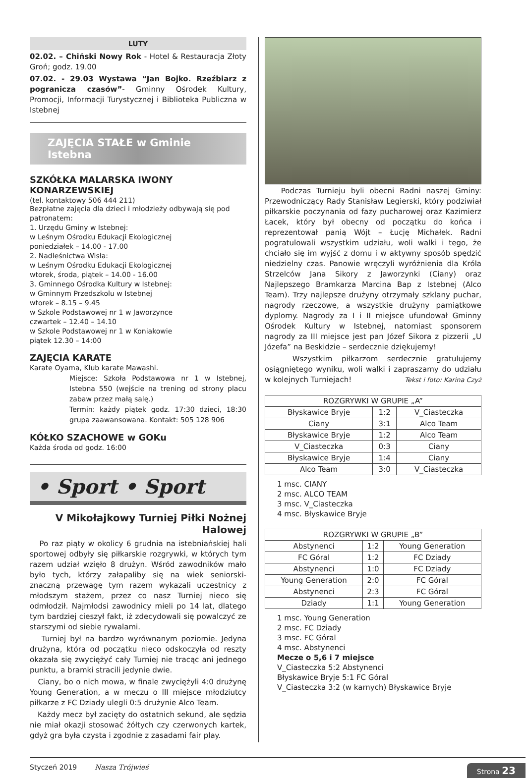LUTY
02.02. – Chiński Nowy Rok - Hotel & Restauracja Złoty Groń; godz. 19.00
07.02. - 29.03 Wystawa “Jan Bojko. Rzeźbiarz z pogranicza czasów”- Gminny Ośrodek Kultury, Promocji, Informacji Turystycznej i Biblioteka Publiczna w Istebnej
ZAJĘCIA STAŁE w Gminie Istebna
SZKÓŁKA MALARSKA IWONY KONARZEWSKIEJ
(tel. kontaktowy 506 444 211)
Bezpłatne zajęcia dla dzieci i młodzieży odbywają się pod patronatem:
1. Urzędu Gminy w Istebnej:
w Leśnym Ośrodku Edukacji Ekologicznej
poniedziałek – 14.00 - 17.00
2. Nadleśnictwa Wisła:
w Leśnym Ośrodku Edukacji Ekologicznej
wtorek, środa, piątek – 14.00 - 16.00
3. Gminnego Ośrodka Kultury w Istebnej:
w Gminnym Przedszkolu w Istebnej
wtorek – 8.15 – 9.45
w Szkole Podstawowej nr 1 w Jaworzynce
czwartek – 12.40 – 14.10
w Szkole Podstawowej nr 1 w Koniakowie
piątek 12.30 – 14:00
ZAJĘCIA KARATE
Karate Oyama, Klub karate Mawashi.
Miejsce: Szkoła Podstawowa nr 1 w Istebnej, Istebna 550 (wejście na trening od strony placu zabaw przez małą salę.)
Termin: każdy piątek godz. 17:30 dzieci, 18:30 grupa zaawansowana. Kontakt: 505 128 906
KÓŁKO SZACHOWE w GOKu
Każda środa od godz. 16:00
• Sport • Sport
V Mikołajkowy Turniej Piłki Nożnej Halowej
Po raz piąty w okolicy 6 grudnia na istebniańskiej hali sportowej odbyły się piłkarskie rozgrywki, w których tym razem udział wzięło 8 drużyn. Wśród zawodników mało było tych, którzy załapaliby się na wiek seniorski- znaczną przewagę tym razem wykazali uczestnicy z młodszym stażem, przez co nasz Turniej nieco się odmłodził. Najmłodsi zawodnicy mieli po 14 lat, dlatego tym bardziej cieszył fakt, iż zdecydowali się powalczyć ze starszymi od siebie rywalami.
Turniej był na bardzo wyrównanym poziomie. Jedyna drużyna, która od początku nieco odskoczyła od reszty okazała się zwyciężyć cały Turniej nie tracąc ani jednego punktu, a bramki stracili jedynie dwie.
Ciany, bo o nich mowa, w finale zwyciężyli 4:0 drużynę Young Generation, a w meczu o III miejsce młodziutcy piłkarze z FC Dziady ulegli 0:5 drużynie Alco Team.
Każdy mecz był zacięty do ostatnich sekund, ale sędzia nie miał okazji stosować żółtych czy czerwonych kartek, gdyż gra była czysta i zgodnie z zasadami fair play.
Podczas Turnieju byli obecni Radni naszej Gminy: Przewodniczący Rady Stanisław Legierski, który podziwiał piłkarskie poczynania od fazy pucharowej oraz Kazimierz Łacek, który był obecny od początku do końca i reprezentował panią Wójt – Łucję Michałek. Radni pogratulowali wszystkim udziału, woli walki i tego, że chciało się im wyjść z domu i w aktywny sposób spędzić niedzielny czas. Panowie wręczyli wyróżnienia dla Króla Strzelców Jana Sikory z Jaworzynki (Ciany) oraz Najlepszego Bramkarza Marcina Bap z Istebnej (Alco Team). Trzy najlepsze drużyny otrzymały szklany puchar, nagrody rzeczowe, a wszystkie drużyny pamiątkowe dyplomy. Nagrody za I i II miejsce ufundował Gminny Ośrodek Kultury w Istebnej, natomiast sponsorem nagrody za III miejsce jest pan Józef Sikora z pizzerii „U Józefa” na Beskidzie – serdecznie dziękujemy!
Wszystkim piłkarzom serdecznie gratulujemy osiągniętego wyniku, woli walki i zapraszamy do udziału w kolejnych Turniejach! Tekst i foto: Karina Czyż
| ROZGRYWKI W GRUPIE „A” | | |
| --- | --- | --- |
| Błyskawice Bryje | 1:2 | V_Ciasteczka |
| Ciany | 3:1 | Alco Team |
| Błyskawice Bryje | 1:2 | Alco Team |
| V_Ciasteczka | 0:3 | Ciany |
| Błyskawice Bryje | 1:4 | Ciany |
| Alco Team | 3:0 | V_Ciasteczka |
1 msc. CIANY
2 msc. ALCO TEAM
3 msc. V_Ciasteczka
4 msc. Błyskawice Bryje
| ROZGRYWKI W GRUPIE „B” | | |
| --- | --- | --- |
| Abstynenci | 1:2 | Young Generation |
| FC Góral | 1:2 | FC Dziady |
| Abstynenci | 1:0 | FC Dziady |
| Young Generation | 2:0 | FC Góral |
| Abstynenci | 2:3 | FC Góral |
| Dziady | 1:1 | Young Generation |
1 msc. Young Generation
2 msc. FC Dziady
3 msc. FC Góral
4 msc. Abstynenci
Mecze o 5,6 i 7 miejsce
V_Ciasteczka 5:2 Abstynenci
Błyskawice Bryje 5:1 FC Góral
V_Ciasteczka 3:2 (w karnych) Błyskawice Bryje
Styczeń 2019 Nasza Trójwieś Strona 23